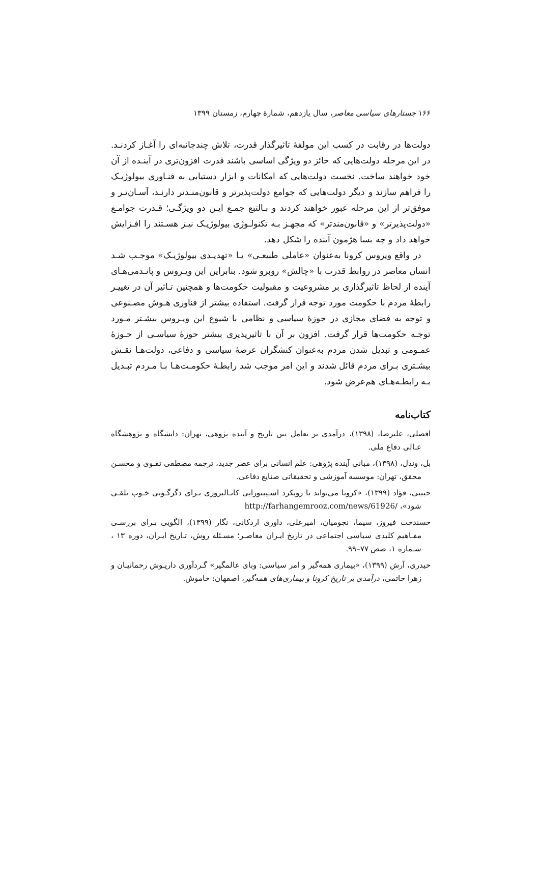۱۶۶ جستارهای سیاسی معاصر، سال یازدهم، شمارهٔ چهارم، زمستان ۱۳۹۹
دولت‌ها در رقابت در کسب این مولفهٔ تاثیرگذار قدرت، تلاش چندجانبه‌ای را آغـاز کردنـد. در این مرحله دولت‌هایی که حائز دو ویژگی اساسی باشند قدرت افزون‌تری در آینـده از آن خود خواهند ساخت. نخست دولت‌هایی که امکانات و ابزار دستیابی به فنـاوری بیولوژیـک را فراهم سازند و دیگر دولت‌هایی که جوامع دولت‌پذیرتر و قانون‌منـدتر دارنـد، آسـان‌تـر و موفق‌تر از این مرحله عبور خواهند کردند و بـالتبع جمـع ایـن دو ویژگـی؛ قـدرت جوامـع «دولت‌پذیرتر» و «قانون‌مندتر» که مجهـز بـه تکنولـوژی بیولوژیـک نیـز هسـتند را افـزایش خواهد داد و چه بسا هژمون آینده را شکل دهد.
در واقع ویروس کرونا به‌عنوان «عاملی طبیعـی» یـا «تهدیـدی بیولوژیـک» موجـب شـد انسان معاصر در روابط قدرت با «چالش» روبرو شود. بنابراین این ویـروس و پانـدمی‌هـای آینده از لحاظ تاثیرگذاری بر مشروعیت و مقبولیت حکومت‌ها و همچنین تـاثیر آن در تغییـر رابطهٔ مردم با حکومت مورد توجه قرار گرفت. استفاده بیشتر از فناوری هـوش مصـنوعی و توجه به فضای مجازی در حوزهٔ سیاسی و نظامی با شیوع این ویـروس بیشـتر مـورد توجـه حکومت‌ها قرار گرفت. افزون بر آن با تاثیرپذیری بیشتر حوزهٔ سیاسـی از حـوزهٔ عمـومی و تبدیل شدن مردم به‌عنوان کنشگران عرصهٔ سیاسی و دفاعی، دولت‌هـا نقـش بیشـتری بـرای مردم قائل شدند و این امر موجب شد رابطـهٔ حکومـت‌هـا بـا مـردم تبـدیل بـه رابطـه‌هـای هم‌عرض شود.
کتاب‌نامه
افضلی، علیرضا، (۱۳۹۸)، درآمدی بر تعامل بین تاریخ و آینده پژوهی، تهران: دانشگاه و پژوهشگاه عـالی دفاع ملی.
بل، وندل، (۱۳۹۸)، مبانی آینده پژوهی: علم انسانی برای عصر جدید، ترجمه مصطفی تقـوی و محسـن محقق، تهران: موسسه آموزشی و تحقیقاتی صنایع دفاعی.
حبیبی، فؤاد (۱۳۹۹)، «کرونا می‌تواند با رویکرد اسـپینوزایی کاتـالیزوری بـرای دگرگـونی خـوب تلقـی شود»، http://farhangemrooz.com/news/61926/
حسندخت فیروز، سیما، نجومیان، امیرعلی، داوری اردکانی، نگار (۱۳۹۹)، الگویی بـرای بررسـی مفـاهیم کلیدی سیاسی اجتماعی در تاریخ ایـران معاصـر؛ مسـئله روش، تـاریخ ایـران، دوره ۱۳ ، شـماره ۱، صص ۷۷–۹۹.
حیدری، آرش (۱۳۹۹)، «بیماری همه‌گیر و امر سیاسی: وبای عالمگیر» گـردآوری داریـوش رحمانیـان و زهرا حاتمی، درآمدی بر تاریخ کرونا و بیماری‌های همه‌گیر، اصفهان: خاموش.